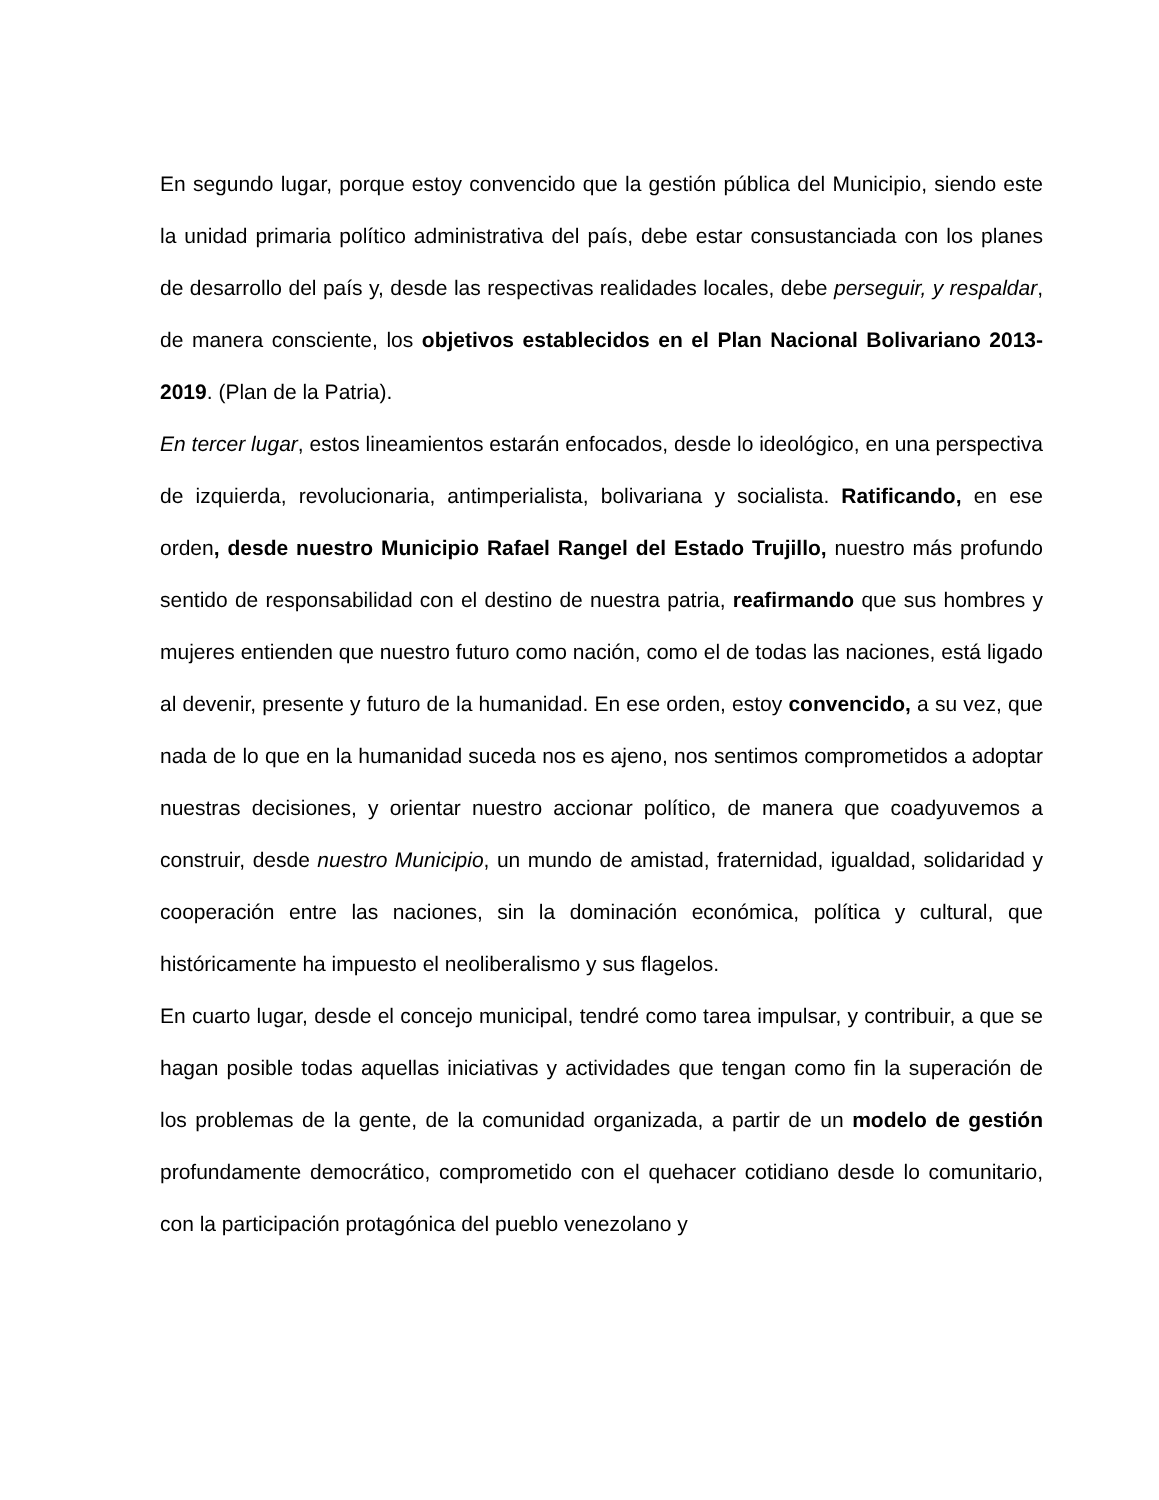En segundo lugar, porque estoy convencido que la gestión pública del Municipio, siendo este la unidad primaria político administrativa del país, debe estar consustanciada con los planes de desarrollo del país y, desde las respectivas realidades locales, debe perseguir, y respaldar, de manera consciente, los objetivos establecidos en el Plan Nacional Bolivariano 2013-2019. (Plan de la Patria).
En tercer lugar, estos lineamientos estarán enfocados, desde lo ideológico, en una perspectiva de izquierda, revolucionaria, antimperialista, bolivariana y socialista. Ratificando, en ese orden, desde nuestro Municipio Rafael Rangel del Estado Trujillo, nuestro más profundo sentido de responsabilidad con el destino de nuestra patria, reafirmando que sus hombres y mujeres entienden que nuestro futuro como nación, como el de todas las naciones, está ligado al devenir, presente y futuro de la humanidad. En ese orden, estoy convencido, a su vez, que nada de lo que en la humanidad suceda nos es ajeno, nos sentimos comprometidos a adoptar nuestras decisiones, y orientar nuestro accionar político, de manera que coadyuvemos a construir, desde nuestro Municipio, un mundo de amistad, fraternidad, igualdad, solidaridad y cooperación entre las naciones, sin la dominación económica, política y cultural, que históricamente ha impuesto el neoliberalismo y sus flagelos.
En cuarto lugar, desde el concejo municipal, tendré como tarea impulsar, y contribuir, a que se hagan posible todas aquellas iniciativas y actividades que tengan como fin la superación de los problemas de la gente, de la comunidad organizada, a partir de un modelo de gestión profundamente democrático, comprometido con el quehacer cotidiano desde lo comunitario, con la participación protagónica del pueblo venezolano y